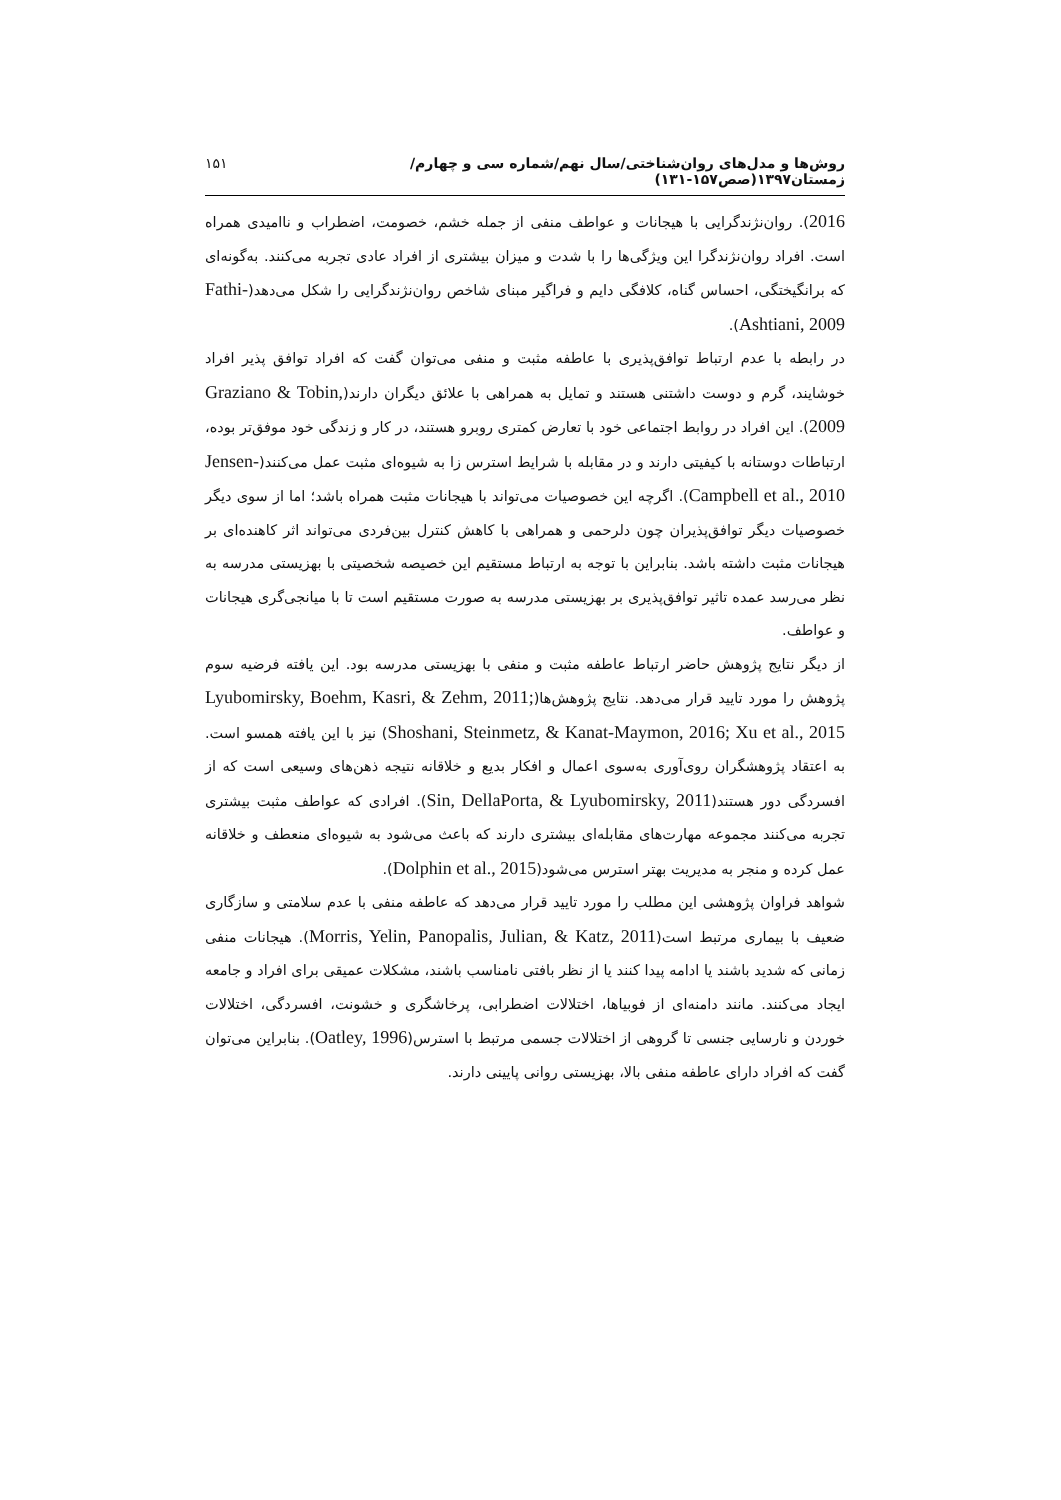روش‌ها و مدل‌های روان‌شناختی/سال نهم/شماره سی و چهارم/ زمستان۱۳۹۷(صص۱۵۷-۱۳۱) ۱۵۱
2016). روان‌نژندگرایی با هیجانات و عواطف منفی از جمله خشم، خصومت، اضطراب و ناامیدی همراه است. افراد روان‌نژندگرا این ویژگی‌ها را با شدت و میزان بیشتری از افراد عادی تجربه می‌کنند. به‌گونه‌ای که برانگیختگی، احساس گناه، کلافگی دایم و فراگیر مبنای شاخص روان‌نژندگرایی را شکل می‌دهد(Fathi-Ashtiani, 2009).
در رابطه با عدم ارتباط توافق‌پذیری با عاطفه مثبت و منفی می‌توان گفت که افراد توافق پذیر افراد خوشایند، گرم و دوست داشتنی هستند و تمایل به همراهی با علائق دیگران دارند(Graziano & Tobin, 2009). این افراد در روابط اجتماعی خود با تعارض کمتری روبرو هستند، در کار و زندگی خود موفق‌تر بوده، ارتباطات دوستانه با کیفیتی دارند و در مقابله با شرایط استرس زا به شیوه‌ای مثبت عمل می‌کنند(Jensen-Campbell et al., 2010). اگرچه این خصوصیات می‌تواند با هیجانات مثبت همراه باشد؛ اما از سوی دیگر خصوصیات دیگر توافق‌پذیران چون دلرحمی و همراهی با کاهش کنترل بین‌فردی می‌تواند اثر کاهنده‌ای بر هیجانات مثبت داشته باشد. بنابراین با توجه به ارتباط مستقیم این خصیصه شخصیتی با بهزیستی مدرسه به نظر می‌رسد عمده تاثیر توافق‌پذیری بر بهزیستی مدرسه به صورت مستقیم است تا با میانجی‌گری هیجانات و عواطف.
از دیگر نتایج پژوهش حاضر ارتباط عاطفه مثبت و منفی با بهزیستی مدرسه بود. این یافته فرضیه سوم پژوهش را مورد تایید قرار می‌دهد. نتایج پژوهش‌ها(Lyubomirsky, Boehm, Kasri, & Zehm, 2011; Shoshani, Steinmetz, & Kanat-Maymon, 2016; Xu et al., 2015) نیز با این یافته همسو است. به اعتقاد پژوهشگران روی‌آوری به‌سوی اعمال و افکار بدیع و خلاقانه نتیجه ذهن‌های وسیعی است که از افسردگی دور هستند(Sin, DellaPorta, & Lyubomirsky, 2011). افرادی که عواطف مثبت بیشتری تجربه می‌کنند مجموعه مهارت‌های مقابله‌ای بیشتری دارند که باعث می‌شود به شیوه‌ای منعطف و خلاقانه عمل کرده و منجر به مدیریت بهتر استرس می‌شود(Dolphin et al., 2015).
شواهد فراوان پژوهشی این مطلب را مورد تایید قرار می‌دهد که عاطفه منفی با عدم سلامتی و سازگاری ضعیف با بیماری مرتبط است(Morris, Yelin, Panopalis, Julian, & Katz, 2011). هیجانات منفی زمانی که شدید باشند یا ادامه پیدا کنند یا از نظر بافتی نامناسب باشند، مشکلات عمیقی برای افراد و جامعه ایجاد می‌کنند. مانند دامنه‌ای از فوبیاها، اختلالات اضطرابی، پرخاشگری و خشونت، افسردگی، اختلالات خوردن و نارسایی جنسی تا گروهی از اختلالات جسمی مرتبط با استرس(Oatley, 1996). بنابراین می‌توان گفت که افراد دارای عاطفه منفی بالا، بهزیستی روانی پایینی دارند.